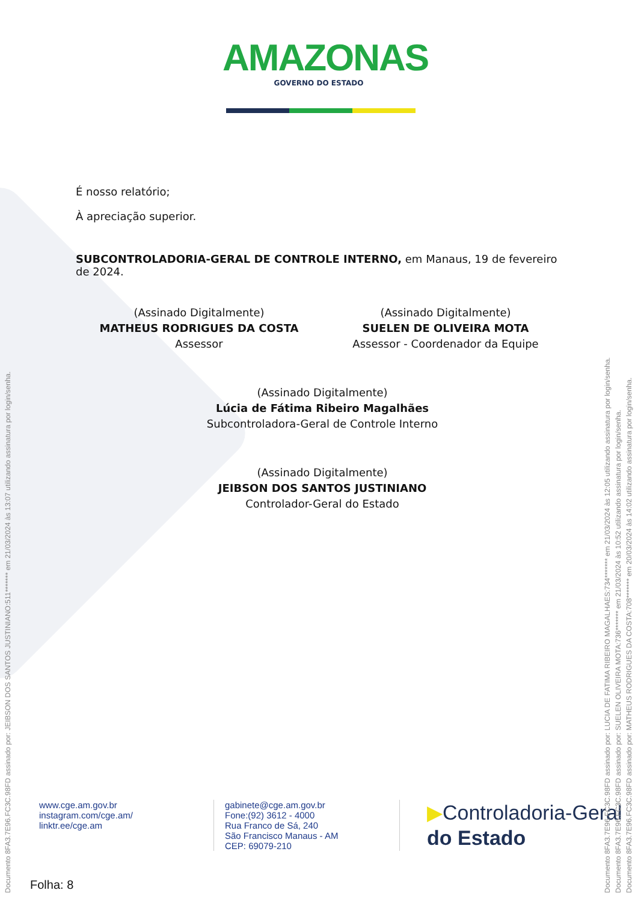AMAZONAS
GOVERNO DO ESTADO
É nosso relatório;
À apreciação superior.
SUBCONTROLADORIA-GERAL DE CONTROLE INTERNO, em Manaus, 19 de fevereiro de 2024.
(Assinado Digitalmente)
MATHEUS RODRIGUES DA COSTA
Assessor
(Assinado Digitalmente)
SUELEN DE OLIVEIRA MOTA
Assessor - Coordenador da Equipe
(Assinado Digitalmente)
Lúcia de Fátima Ribeiro Magalhães
Subcontroladora-Geral de Controle Interno
(Assinado Digitalmente)
JEIBSON DOS SANTOS JUSTINIANO
Controlador-Geral do Estado
www.cge.am.gov.br
instagram.com/cge.am/
linktr.ee/cge.am
gabinete@cge.am.gov.br
Fone:(92) 3612 - 4000
Rua Franco de Sá, 240
São Francisco Manaus - AM
CEP: 69079-210
▶Controladoria-Geral
do Estado
Folha: 8
Documento 8FA3.7E96.FC3C.98FD assinado por: JEIBSON DOS SANTOS JUSTINIANO:511******* em 21/03/2024 às 13:07 utilizando assinatura por login/senha.
Documento 8FA3.7E96.FC3C.98FD assinado por: LUCIA DE FATIMA RIBEIRO MAGALHAES:734******* em 21/03/2024 às 12:05 utilizando assinatura por login/senha.
Documento 8FA3.7E96.FC3C.98FD assinado por: SUELEN OLIVEIRA MOTA:736******* em 21/03/2024 às 10:52 utilizando assinatura por login/senha.
Documento 8FA3.7E96.FC3C.98FD assinado por: MATHEUS RODRIGUES DA COSTA:708******* em 20/03/2024 às 14:02 utilizando assinatura por login/senha.